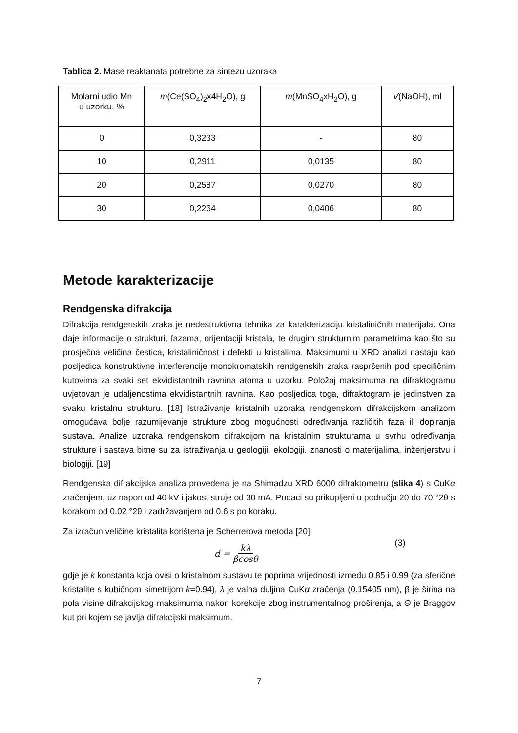Tablica 2. Mase reaktanata potrebne za sintezu uzoraka
| Molarni udio Mn u uzorku, % | m (Ce(SO<sub>4</sub>)<sub>2</sub>x4H<sub>2</sub>O), g | m (MnSO<sub>4</sub>xH<sub>2</sub>O), g | V (NaOH), ml |
| 0 | 0,3233 | - | 80 |
| 10 | 0,2911 | 0,0135 | 80 |
| 20 | 0,2587 | 0,0270 | 80 |
| 30 | 0,2264 | 0,0406 | 80 |
Metode karakterizacije
Rendgenska difrakcija
Difrakcija rendgenskih zraka je nedestruktivna tehnika za karakterizaciju kristaliničnih materijala. Ona daje informacije o strukturi, fazama, orijentaciji kristala, te drugim strukturnim parametrima kao što su prosječna veličina čestica, kristaliničnost i defekti u kristalima. Maksimumi u XRD analizi nastaju kao posljedica konstruktivne interferencije monokromatskih rendgenskih zraka raspršenih pod specifičnim kutovima za svaki set ekvidistantnih ravnina atoma u uzorku. Položaj maksimuma na difraktogramu uvjetovan je udaljenostima ekvidistantnih ravnina. Kao posljedica toga, difraktogram je jedinstven za svaku kristalnu strukturu. [18] Istraživanje kristalnih uzoraka rendgenskom difrakcijskom analizom omogućava bolje razumijevanje strukture zbog mogućnosti određivanja različitih faza ili dopiranja sustava. Analize uzoraka rendgenskom difrakcijom na kristalnim strukturama u svrhu određivanja strukture i sastava bitne su za istraživanja u geologiji, ekologiji, znanosti o materijalima, inženjerstvu i biologiji. [19]
Rendgenska difrakcijska analiza provedena je na Shimadzu XRD 6000 difraktometru (slika 4) s CuKα zračenjem, uz napon od 40 kV i jakost struje od 30 mA. Podaci su prikupljeni u području 20 do 70 °2θ s korakom od 0.02 °2θ i zadržavanjem od 0.6 s po koraku.
Za izračun veličine kristalita korištena je Scherrerova metoda [20]:
d = kλ βcosθ (3)
gdje je k konstanta koja ovisi o kristalnom sustavu te poprima vrijednosti između 0.85 i 0.99 (za sferične kristalite s kubičnom simetrijom k=0.94), λ je valna duljina CuKα zračenja (0.15405 nm), β je širina na pola visine difrakcijskog maksimuma nakon korekcije zbog instrumentalnog proširenja, a Θ je Braggov kut pri kojem se javlja difrakcijski maksimum.
7